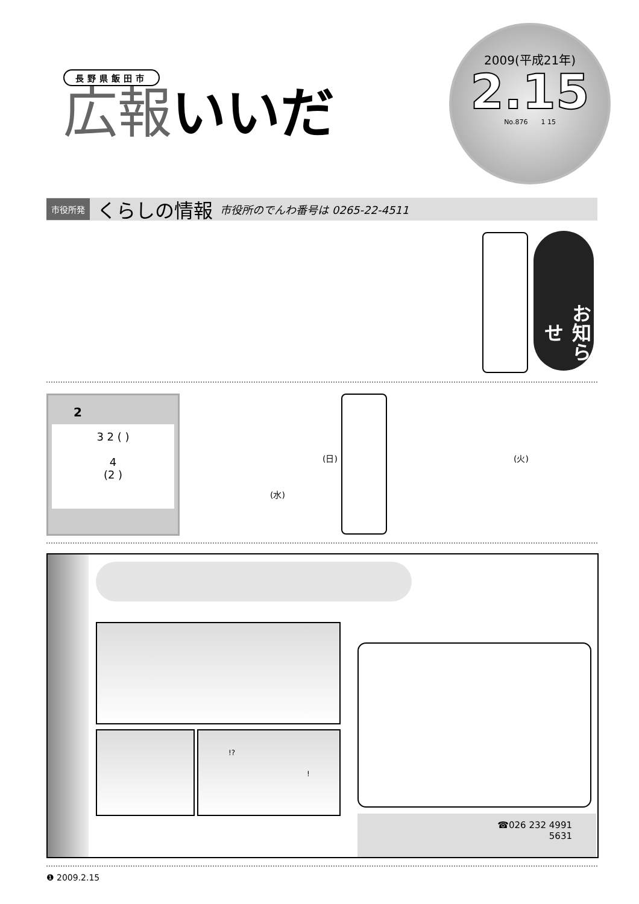長野県飯田市
広報 いいだ
2009(平成21年)
2.15
No.876　　1 15
市役所発 くらしの情報 市役所のでんわ番号は 0265-22-4511
お知らせ
2
3 2 ( )
4
(2 )
(日)
(水)
(火)
!?
!
☎026 232 4991
5631
❶ 2009.2.15